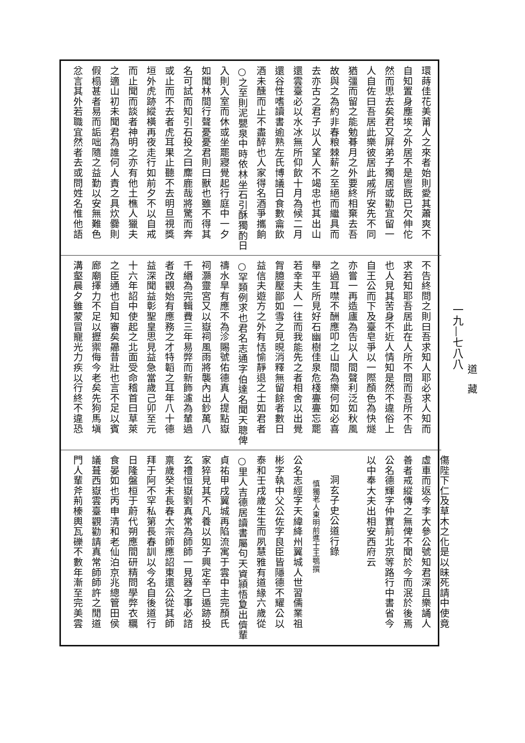道　藏
一九—七八八
環蒔佳花美莆人之來者始則愛其蕭爽不
自知置身塵埃之外居不是鬯既已欠伸佗
然而思去矣君又屏弟子獨居或勸宜留一
人自佐曰吾居此樂彼居此戚所安先不同
猶彊而留之能勉朞月之外要終相棄去吾
故與之為約非春粮棘薪之至絕而繼具而
去亦古之君子以人望人不竭忠也其出山
還雲臺必以水冰無所仰飲十月為候二月
還谷性嗜讀書逾熟左氏博議日食數龠飲
酒未醺而止不盡醉也人家得名酒爭攜餉
○之至則泥甖泉中時依林坐石引酥獨酌日
入則入室而休或坐罷寢覺起行庭中一夕
如聞林間行聲憂憂君則曰獸也雖不得其
名可試而知引石投之曰麋鹿哉將驚而奔
或止而不去者虎耳果止聽不去明旦視獎
垣外虎跡縱橫再夜走行如前夕不以自戒
而止聞而談者神明之亦有他土樵人獵夫
之適山初未聞君為誰何人責之具炊爨則
假榻甚者易而詬咄隨之益勤以安無難色
忿言其外若職宜然者去或問姓名惟他語
不告終問之則曰吾求知人耶必求人知而
求若知耶吾居此在人所不問而吾所不告
也人見其苦身不近人情知是然不違俗上
自王公而下及臺皂爭以一際顏色為快燧
亦嘗一再造廬為告以人間聲利泛如秋風
之過耳噤不酬應叩之山間為樂何如必喜
舉平生所見好石幽樹佳泉危棧亹亹忘罷
若幸夫人一往而我能先之者相舍以出覺
胷臆壓鄙如雪之見晛消釋無留餘者數日
益信夫遊方之外有恬愉靜退之士如君者
○罕類例求也君名志通字伯達名聞天聰俾
禱水旱有應不為沴賜號佑德真人提點嶽
祠灝靈宮又以嶽祠風雨將襲內出鈔萬八
千緡為完輯費三年易弊而新飾濾為輦過
者改觀始有應務之才特韜之耳年八十德
益深聞益彰聖皇思見益急當歲己卯至元
十六年詔中使起之北面受命稽首曰草萊
之臣通也自知審矣曏昔壯也言不足以賓
廊廟擇力不足以攊禦侮今老矣先狗馬塡
溝壑晨夕雖蒙冒寵光力疾以行終不違恐
傷陛下仁及草木之化是以昧死請中使竟
虛車而返今李大參公號知君深且樂誦人
善者戒縱傳之無俾不聞於今而泯於後焉
公名德輝字仲實前北京等路行中書省今
以中奉大夫出相安西府云
　
洞玄子史公道行錄
慎獨老人東明前進士王鶚撰
公名志經字天緯絳州翼城人世習儒業祖
彬字執中父公佐字良臣皆隱德不耀公以
泰和壬戌歲生生而夙慧雅有道緣六歲從
○里人吉德居讀書屬句天資頴悟夐出儕輩
貞祐甲戌翼城再陷流寓于雲中主完顏氏
家猝見其不凡養以如子興定辛巳遁跡投
玄禮恒嶽劉真常為師師一見器之事必諮
禀歲癸未長春大宗師應詔東還公從其師
拜于阿不罕私第長春訓以今名自後道行
日隆盤桓于蔚代朔應間研精問學弊衣糲
食晏如也丙申清和老仙泊京兆總管田侯
議葺西嶽雲臺觀勸請真常師師許之閒道
門人輩斧荊榛輿瓦礫不數年漸至完美雲